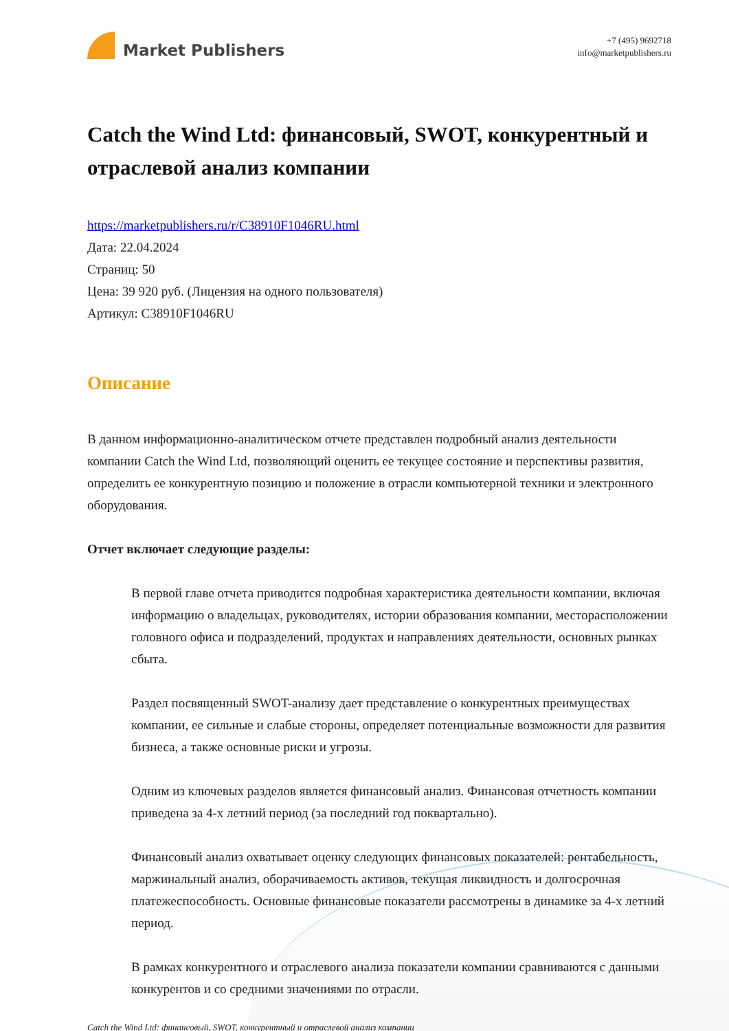Market Publishers
+7 (495) 9692718
info@marketpublishers.ru
Catch the Wind Ltd: финансовый, SWOT, конкурентный и отраслевой анализ компании
https://marketpublishers.ru/r/C38910F1046RU.html
Дата: 22.04.2024
Страниц: 50
Цена: 39 920 руб. (Лицензия на одного пользователя)
Артикул: C38910F1046RU
Описание
В данном информационно-аналитическом отчете представлен подробный анализ деятельности компании Catch the Wind Ltd, позволяющий оценить ее текущее состояние и перспективы развития, определить ее конкурентную позицию и положение в отрасли компьютерной техники и электронного оборудования.
Отчет включает следующие разделы:
В первой главе отчета приводится подробная характеристика деятельности компании, включая информацию о владельцах, руководителях, истории образования компании, месторасположении головного офиса и подразделений, продуктах и направлениях деятельности, основных рынках сбыта.
Раздел посвященный SWOT-анализу дает представление о конкурентных преимуществах компании, ее сильные и слабые стороны, определяет потенциальные возможности для развития бизнеса, а также основные риски и угрозы.
Одним из ключевых разделов является финансовый анализ. Финансовая отчетность компании приведена за 4-х летний период (за последний год поквартально).
Финансовый анализ охватывает оценку следующих финансовых показателей: рентабельность, маржинальный анализ, оборачиваемость активов, текущая ликвидность и долгосрочная платежеспособность. Основные финансовые показатели рассмотрены в динамике за 4-х летний период.
В рамках конкурентного и отраслевого анализа показатели компании сравниваются с данными конкурентов и со средними значениями по отрасли.
Catch the Wind Ltd: финансовый, SWOT, конкурентный и отраслевой анализ компании